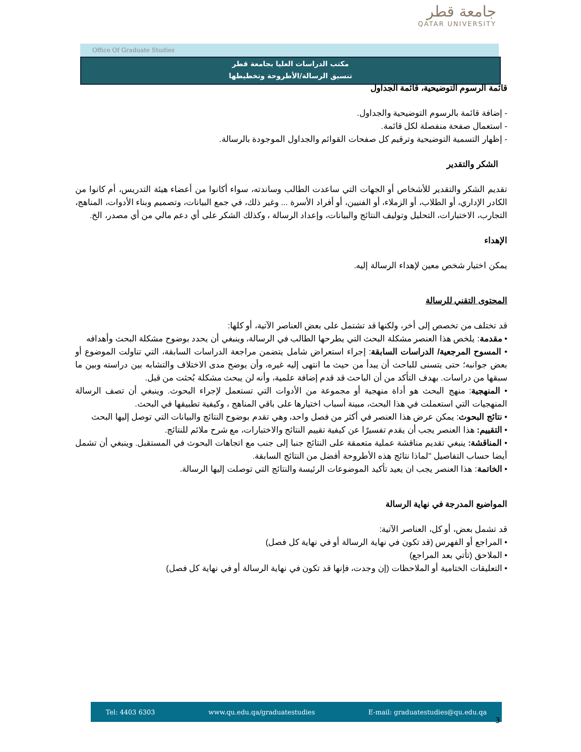جامعة قطر
QATAR UNIVERSITY
Office Of Graduate Studies
مكتب الدراسات العليا بجامعة قطر
تنسيق الرسالة/الأطروحة وتخطيطها
قائمة الرسوم التوضيحية، قائمة الجداول
- إضافة قائمة بالرسوم التوضيحية والجداول.
- استعمال صفحة منفصلة لكل قائمة.
- إظهار التسمية التوضيحية وترقيم كل صفحات القوائم والجداول الموجودة بالرسالة.
الشكر والتقدير
تقديم الشكر والتقدير للأشخاص أو الجهات التي ساعدت الطالب وساندته، سواء أكانوا من أعضاء هيئة التدريس، أم كانوا من الكادر الإداري، أو الطلاب، أو الزملاء، أو الفنيين، أو أفراد الأسرة ... وغير ذلك، في جمع البيانات، وتصميم وبناء الأدوات، المناهج، التجارب، الاختبارات، التحليل وتوليف النتائج والبيانات، وإعداد الرسالة ، وكذلك الشكر على أي دعم مالي من أي مصدر، الخ.
الإهداء
يمكن اختيار شخص معين لإهداء الرسالة إليه.
المحتوى التقني للرسالة
قد تختلف من تخصص إلى أخر، ولكنها قد تشتمل على بعض العناصر الآتية، أو كلها:
• مقدمة: يلخص هذا العنصر مشكلة البحث التي يطرحها الطالب في الرسالة، وينبغي أن يحدد بوضوح مشكلة البحث وأهدافه
• المسوح المرجعية/ الدراسات السابقة: إجراء استعراض شامل يتضمن مراجعة الدراسات السابقة، التي تناولت الموضوع أو بعض جوانبه؛ حتى يتسنى للباحث أن يبدأ من حيث ما انتهى إليه غيره، وأن يوضح مدى الاختلاف والتشابه بين دراسته وبين ما سبقها من دراسات. بهدف التأكد من أن الباحث قد قدم إضافة علمية، وأنه لن يبحث مشكلة بُحثت من قبل.
• المنهجية: منهج البحث هو أداة منهجية أو مجموعة من الأدوات التي تستعمل لإجراء البحوث. وينبغي أن تصف الرسالة المنهجيات التي استعملت في هذا البحث، مبينة أسباب اختيارها على باقي المناهج ، وكيفية تطبيقها في البحث.
• نتائج البحوث: يمكن عرض هذا العنصر في أكثر من فصل واحد، وهي تقدم بوضوح النتائج والبيانات التي توصل إليها البحث
• التقييم: هذا العنصر يجب أن يقدم تفسيرًا عن كيفية تقييم النتائج والاختبارات، مع شرح ملائم للنتائج.
• المناقشة: ينبغي تقديم مناقشة عملية متعمقة على النتائج جنبا إلى جنب مع اتجاهات البحوث في المستقبل. وينبغي أن تشمل أيضا حساب التفاصيل "لماذا نتائج هذه الأطروحة أفضل من النتائج السابقة.
• الخاتمة: هذا العنصر يجب ان يعيد تأكيد الموضوعات الرئيسة والنتائج التي توصلت إليها الرسالة.
المواضيع المدرجة في نهاية الرسالة
قد تشمل بعض، أو كل، العناصر الآتية:
• المراجع أو الفهرس (قد تكون في نهاية الرسالة أو في نهاية كل فصل)
• الملاحق (تأتي بعد المراجع)
• التعليقات الختامية أو الملاحظات (إن وجدت، فإنها قد تكون في نهاية الرسالة أو في نهاية كل فصل)
Tel: 4403 6303 www.qu.edu.qa/graduatestudies E-mail: graduatestudies@qu.edu.qa
3